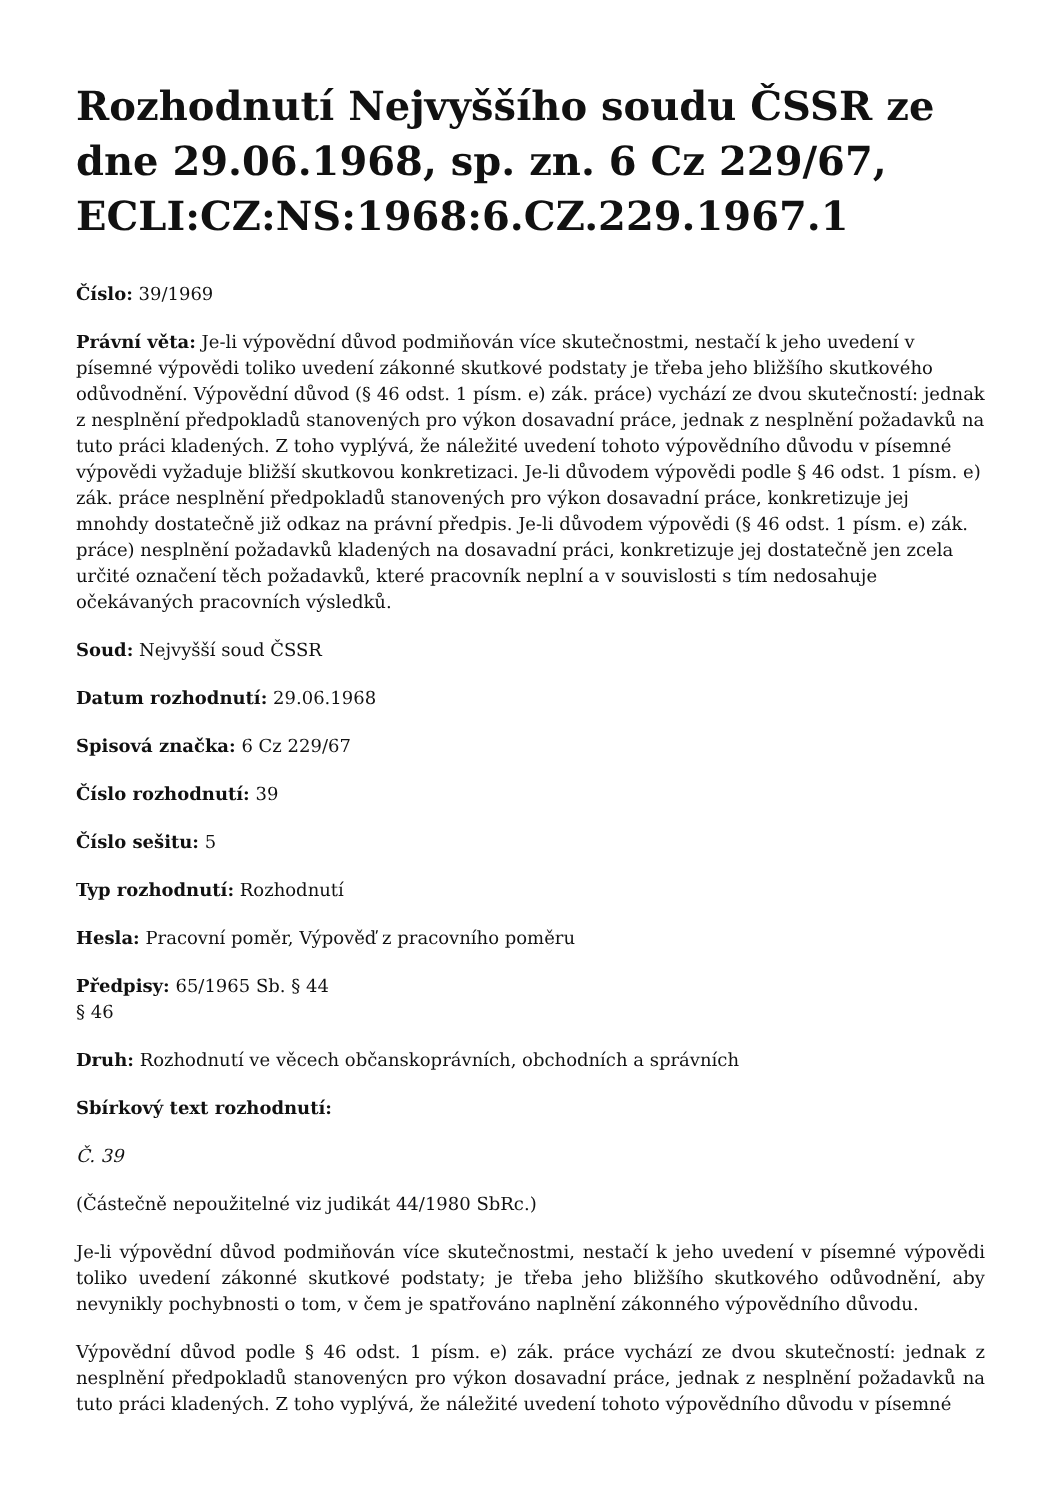Rozhodnutí Nejvyššího soudu ČSSR ze dne 29.06.1968, sp. zn. 6 Cz 229/67, ECLI:CZ:NS:1968:6.CZ.229.1967.1
Číslo: 39/1969
Právní věta: Je-li výpovědní důvod podmiňován více skutečnostmi, nestačí k jeho uvedení v písemné výpovědi toliko uvedení zákonné skutkové podstaty je třeba jeho bližšího skutkového odůvodnění. Výpovědní důvod (§ 46 odst. 1 písm. e) zák. práce) vychází ze dvou skutečností: jednak z nesplnění předpokladů stanovených pro výkon dosavadní práce, jednak z nesplnění požadavků na tuto práci kladených. Z toho vyplývá, že náležité uvedení tohoto výpovědního důvodu v písemné výpovědi vyžaduje bližší skutkovou konkretizaci. Je-li důvodem výpovědi podle § 46 odst. 1 písm. e) zák. práce nesplnění předpokladů stanovených pro výkon dosavadní práce, konkretizuje jej mnohdy dostatečně již odkaz na právní předpis. Je-li důvodem výpovědi (§ 46 odst. 1 písm. e) zák. práce) nesplnění požadavků kladených na dosavadní práci, konkretizuje jej dostatečně jen zcela určité označení těch požadavků, které pracovník neplní a v souvislosti s tím nedosahuje očekávaných pracovních výsledků.
Soud: Nejvyšší soud ČSSR
Datum rozhodnutí: 29.06.1968
Spisová značka: 6 Cz 229/67
Číslo rozhodnutí: 39
Číslo sešitu: 5
Typ rozhodnutí: Rozhodnutí
Hesla: Pracovní poměr, Výpověď z pracovního poměru
Předpisy: 65/1965 Sb. § 44
§ 46
Druh: Rozhodnutí ve věcech občanskoprávních, obchodních a správních
Sbírkový text rozhodnutí:
Č. 39
(Částečně nepoužitelné viz judikát 44/1980 SbRc.)
Je-li výpovědní důvod podmiňován více skutečnostmi, nestačí k jeho uvedení v písemné výpovědi toliko uvedení zákonné skutkové podstaty; je třeba jeho bližšího skutkového odůvodnění, aby nevynikly pochybnosti o tom, v čem je spatřováno naplnění zákonného výpovědního důvodu.
Výpovědní důvod podle § 46 odst. 1 písm. e) zák. práce vychází ze dvou skutečností: jednak z nesplnění předpokladů stanovenýcn pro výkon dosavadní práce, jednak z nesplnění požadavků na tuto práci kladených. Z toho vyplývá, že náležité uvedení tohoto výpovědního důvodu v písemné